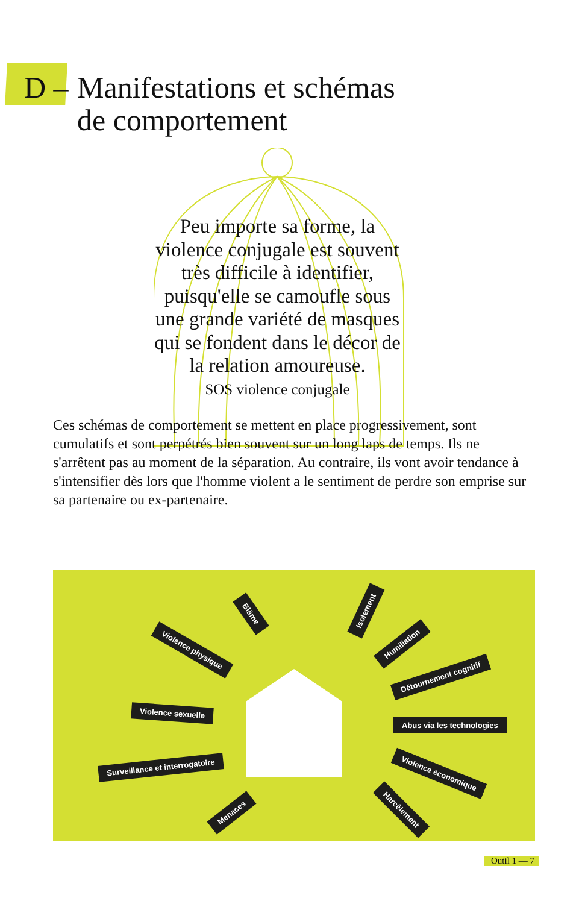D – Manifestations et schémas
de comportement
Peu importe sa forme, la violence conjugale est souvent très difficile à identifier, puisqu'elle se camoufle sous une grande variété de masques qui se fondent dans le décor de la relation amoureuse.
SOS violence conjugale
Ces schémas de comportement se mettent en place progressivement, sont cumulatifs et sont perpétrés bien souvent sur un long laps de temps. Ils ne s'arrêtent pas au moment de la séparation. Au contraire, ils vont avoir tendance à s'intensifier dès lors que l'homme violent a le sentiment de perdre son emprise sur sa partenaire ou ex-partenaire.
Violence physique
Blâme Isolement
Humiliation
Détournement cognitif
Violence sexuelle
Abus via les technologies
Surveillance et interrogatoire
Violence économique
Menaces Harcèlement
Outil 1 — 7